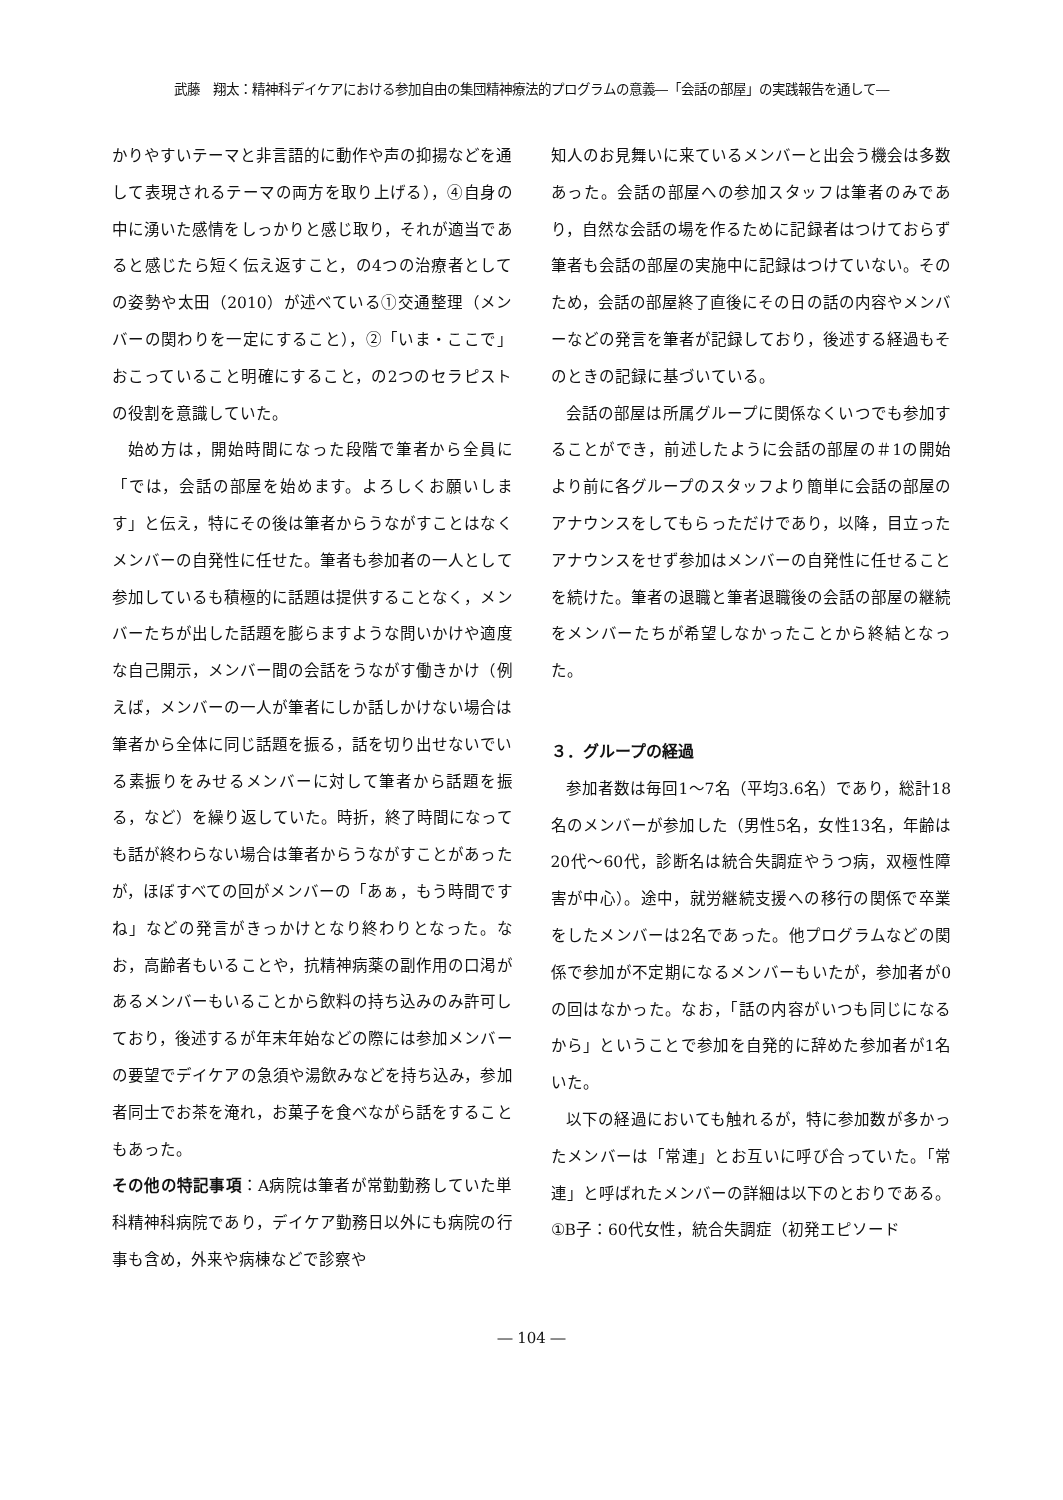武藤　翔太：精神科デイケアにおける参加自由の集団精神療法的プログラムの意義―「会話の部屋」の実践報告を通して―
かりやすいテーマと非言語的に動作や声の抑揚などを通して表現されるテーマの両方を取り上げる），④自身の中に湧いた感情をしっかりと感じ取り，それが適当であると感じたら短く伝え返すこと，の4つの治療者としての姿勢や太田（2010）が述べている①交通整理（メンバーの関わりを一定にすること），②「いま・ここで」おこっていること明確にすること，の2つのセラピストの役割を意識していた。
始め方は，開始時間になった段階で筆者から全員に「では，会話の部屋を始めます。よろしくお願いします」と伝え，特にその後は筆者からうながすことはなくメンバーの自発性に任せた。筆者も参加者の一人として参加しているも積極的に話題は提供することなく，メンバーたちが出した話題を膨らますような問いかけや適度な自己開示，メンバー間の会話をうながす働きかけ（例えば，メンバーの一人が筆者にしか話しかけない場合は筆者から全体に同じ話題を振る，話を切り出せないでいる素振りをみせるメンバーに対して筆者から話題を振る，など）を繰り返していた。時折，終了時間になっても話が終わらない場合は筆者からうながすことがあったが，ほぼすべての回がメンバーの「あぁ，もう時間ですね」などの発言がきっかけとなり終わりとなった。なお，高齢者もいることや，抗精神病薬の副作用の口渇があるメンバーもいることから飲料の持ち込みのみ許可しており，後述するが年末年始などの際には参加メンバーの要望でデイケアの急須や湯飲みなどを持ち込み，参加者同士でお茶を淹れ，お菓子を食べながら話をすることもあった。
その他の特記事項：A病院は筆者が常勤勤務していた単科精神科病院であり，デイケア勤務日以外にも病院の行事も含め，外来や病棟などで診察や
知人のお見舞いに来ているメンバーと出会う機会は多数あった。会話の部屋への参加スタッフは筆者のみであり，自然な会話の場を作るために記録者はつけておらず筆者も会話の部屋の実施中に記録はつけていない。そのため，会話の部屋終了直後にその日の話の内容やメンバーなどの発言を筆者が記録しており，後述する経過もそのときの記録に基づいている。
会話の部屋は所属グループに関係なくいつでも参加することができ，前述したように会話の部屋の＃1の開始より前に各グループのスタッフより簡単に会話の部屋のアナウンスをしてもらっただけであり，以降，目立ったアナウンスをせず参加はメンバーの自発性に任せることを続けた。筆者の退職と筆者退職後の会話の部屋の継続をメンバーたちが希望しなかったことから終結となった。
３．グループの経過
参加者数は毎回1～7名（平均3.6名）であり，総計18名のメンバーが参加した（男性5名，女性13名，年齢は20代～60代，診断名は統合失調症やうつ病，双極性障害が中心）。途中，就労継続支援への移行の関係で卒業をしたメンバーは2名であった。他プログラムなどの関係で参加が不定期になるメンバーもいたが，参加者が0の回はなかった。なお，「話の内容がいつも同じになるから」ということで参加を自発的に辞めた参加者が1名いた。
以下の経過においても触れるが，特に参加数が多かったメンバーは「常連」とお互いに呼び合っていた。「常連」と呼ばれたメンバーの詳細は以下のとおりである。
①B子：60代女性，統合失調症（初発エピソード
― 104 ―